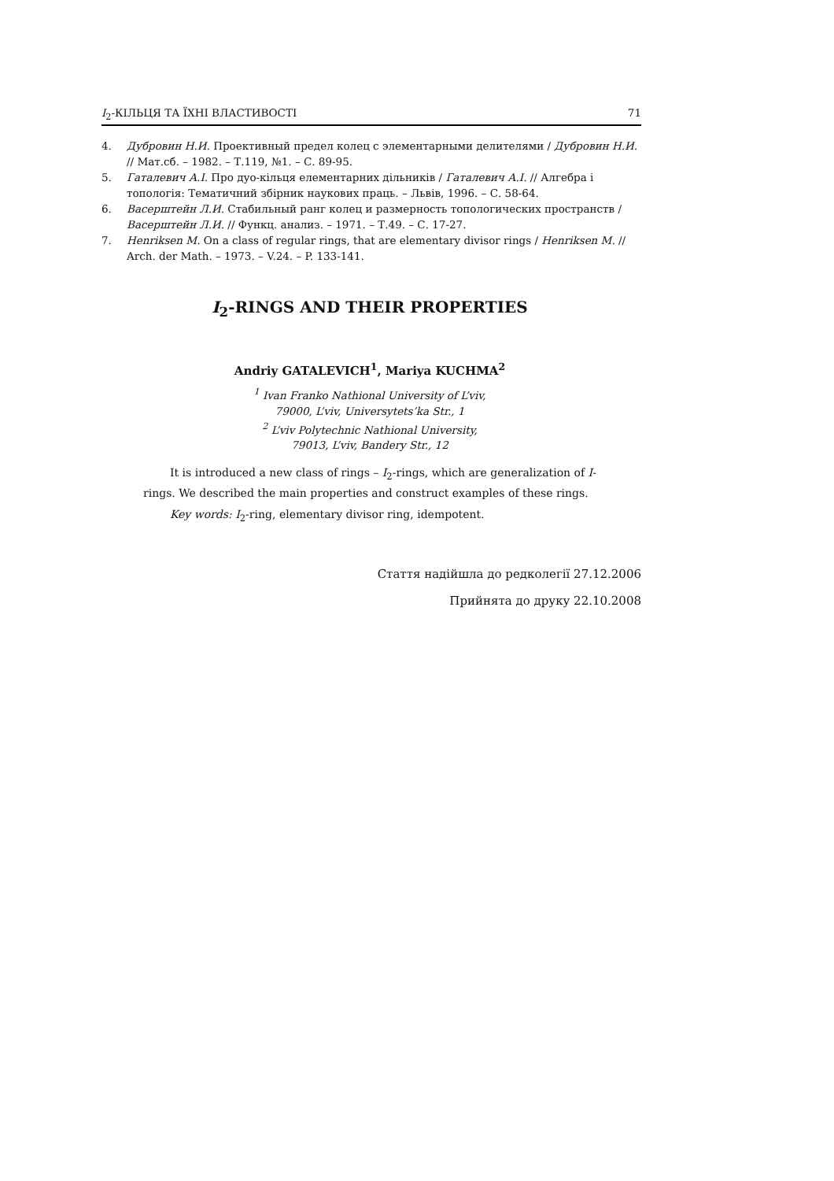I<sub>2</sub>-КІЛЬЦЯ ТА ЇХНІ ВЛАСТИВОСТІ 71
4. Дубровин Н.И. Проективный предел колец с элементарными делителями / Дубровин Н.И. // Мат.сб. – 1982. – Т.119, №1. – С. 89-95.
5. Гаталевич А.І. Про дуо-кільця елементарних дільників / Гаталевич А.І. // Алгебра і топологія: Тематичний збірник наукових праць. – Львів, 1996. – С. 58-64.
6. Васерштейн Л.И. Стабильный ранг колец и размерность топологических пространств / Васерштейн Л.И. // Функц. анализ. – 1971. – Т.49. – С. 17-27.
7. Henriksen M. On a class of regular rings, that are elementary divisor rings / Henriksen M. // Arch. der Math. – 1973. – V.24. – P. 133-141.
I<sub>2</sub>-RINGS AND THEIR PROPERTIES
Andriy GATALEVICH<sup>1</sup>, Mariya KUCHMA<sup>2</sup>
<sup>1</sup> Ivan Franko Nathional University of L’viv,
79000, L’viv, Universytets’ka Str., 1
<sup>2</sup> L’viv Polytechnic Nathional University,
79013, L’viv, Bandery Str., 12
It is introduced a new class of rings – I<sub>2</sub>-rings, which are generalization of I-rings. We described the main properties and construct examples of these rings.
Key words: I<sub>2</sub>-ring, elementary divisor ring, idempotent.
Стаття надійшла до редколегії 27.12.2006
Прийнята до друку 22.10.2008